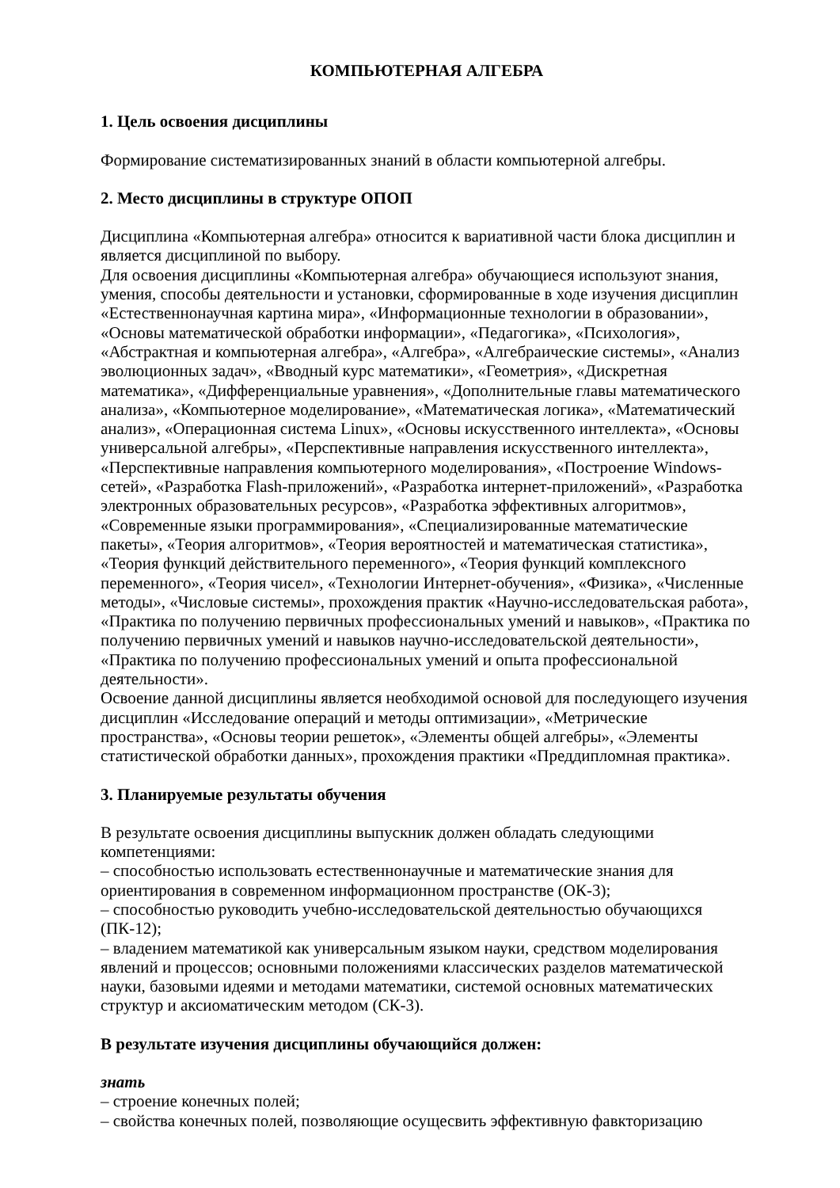КОМПЬЮТЕРНАЯ АЛГЕБРА
1. Цель освоения дисциплины
Формирование систематизированных знаний в области компьютерной алгебры.
2. Место дисциплины в структуре ОПОП
Дисциплина «Компьютерная алгебра» относится к вариативной части блока дисциплин и является дисциплиной по выбору.
Для освоения дисциплины «Компьютерная алгебра» обучающиеся используют знания, умения, способы деятельности и установки, сформированные в ходе изучения дисциплин «Естественнонаучная картина мира», «Информационные технологии в образовании», «Основы математической обработки информации», «Педагогика», «Психология», «Абстрактная и компьютерная алгебра», «Алгебра», «Алгебраические системы», «Анализ эволюционных задач», «Вводный курс математики», «Геометрия», «Дискретная математика», «Дифференциальные уравнения», «Дополнительные главы математического анализа», «Компьютерное моделирование», «Математическая логика», «Математический анализ», «Операционная система Linux», «Основы искусственного интеллекта», «Основы универсальной алгебры», «Перспективные направления искусственного интеллекта», «Перспективные направления компьютерного моделирования», «Построение Windows-сетей», «Разработка Flash-приложений», «Разработка интернет-приложений», «Разработка электронных образовательных ресурсов», «Разработка эффективных алгоритмов», «Современные языки программирования», «Специализированные математические пакеты», «Теория алгоритмов», «Теория вероятностей и математическая статистика», «Теория функций действительного переменного», «Теория функций комплексного переменного», «Теория чисел», «Технологии Интернет-обучения», «Физика», «Численные методы», «Числовые системы», прохождения практик «Научно-исследовательская работа», «Практика по получению первичных профессиональных умений и навыков», «Практика по получению первичных умений и навыков научно-исследовательской деятельности», «Практика по получению профессиональных умений и опыта профессиональной деятельности».
Освоение данной дисциплины является необходимой основой для последующего изучения дисциплин «Исследование операций и методы оптимизации», «Метрические пространства», «Основы теории решеток», «Элементы общей алгебры», «Элементы статистической обработки данных», прохождения практики «Преддипломная практика».
3. Планируемые результаты обучения
В результате освоения дисциплины выпускник должен обладать следующими компетенциями:
– способностью использовать естественнонаучные и математические знания для ориентирования в современном информационном пространстве (ОК-3);
– способностью руководить учебно-исследовательской деятельностью обучающихся (ПК-12);
– владением математикой как универсальным языком науки, средством моделирования явлений и процессов; основными положениями классических разделов математической науки, базовыми идеями и методами математики, системой основных математических структур и аксиоматическим методом (СК-3).
В результате изучения дисциплины обучающийся должен:
знать
– строение конечных полей;
– свойства конечных полей, позволяющие осущесвить эффективную фавкторизацию